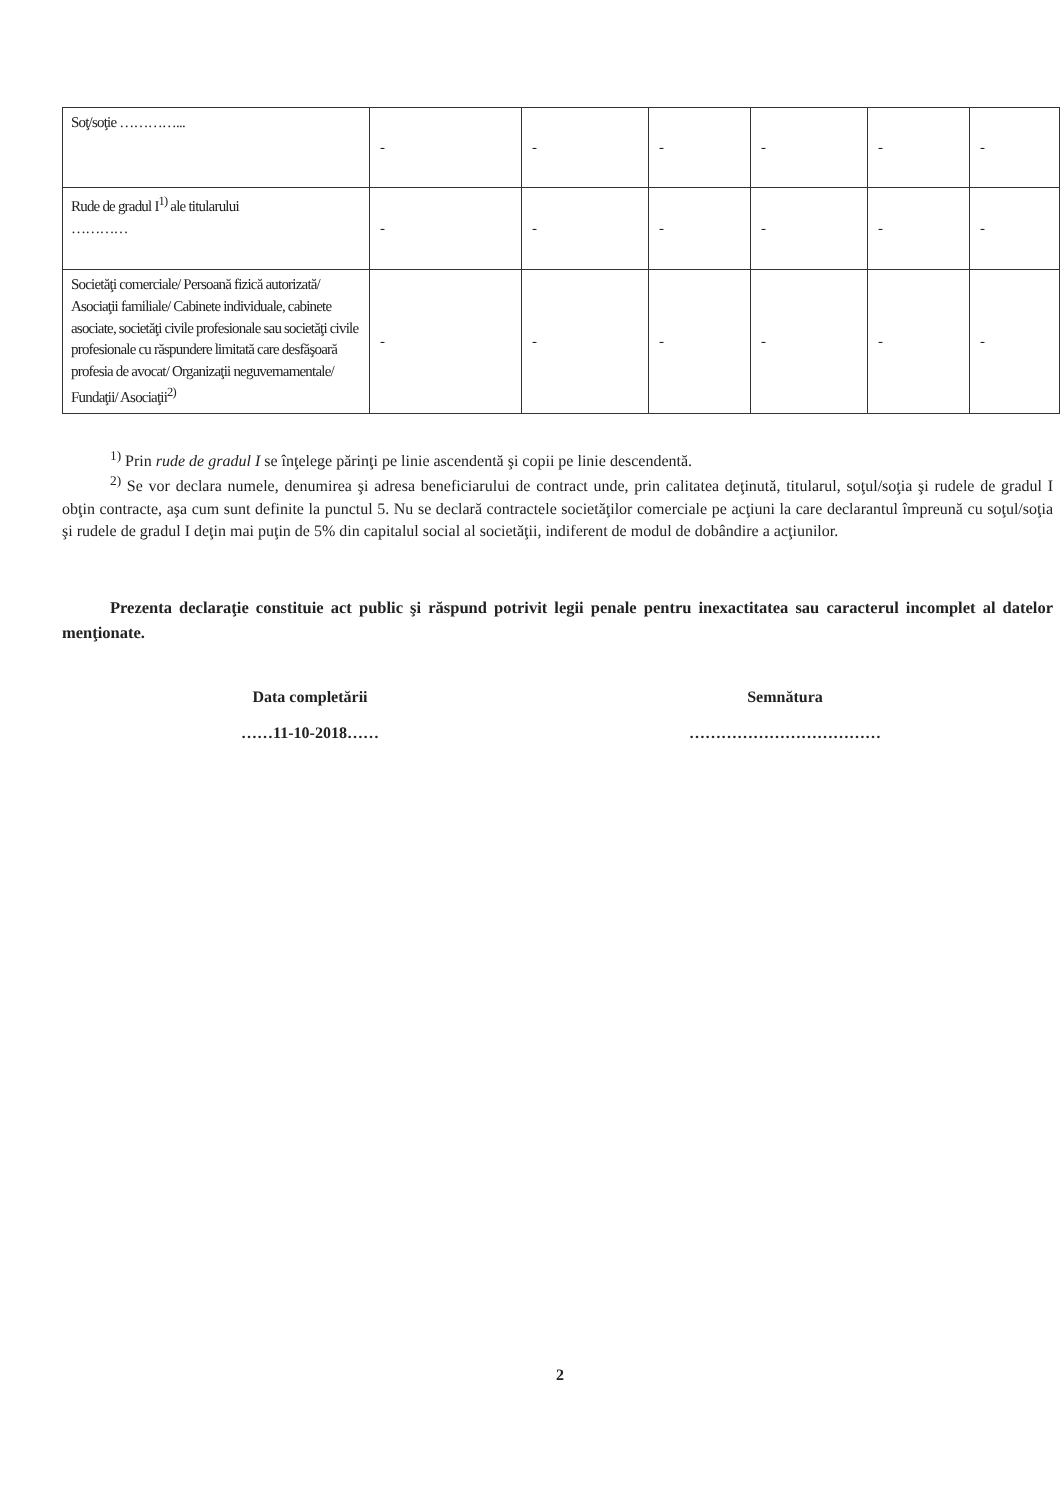| Soţ/soţie …………... | - | - | - | - | - | - |
| Rude de gradul I<sup>1)</sup> ale titularului ………… | - | - | - | - | - | - |
| Societăţi comerciale/ Persoană fizică autorizată/ Asociaţii familiale/ Cabinete individuale, cabinete asociate, societăţi civile profesionale sau societăţi civile profesionale cu răspundere limitată care desfăşoară profesia de avocat/ Organizaţii neguvernamentale/ Fundaţii/ Asociaţii<sup>2)</sup> | - | - | - | - | - | - |
<sup>1)</sup> Prin rude de gradul I se înţelege părinţi pe linie ascendentă şi copii pe linie descendentă.
<sup>2)</sup> Se vor declara numele, denumirea şi adresa beneficiarului de contract unde, prin calitatea deţinută, titularul, soţul/soţia şi rudele de gradul I obţin contracte, aşa cum sunt definite la punctul 5. Nu se declară contractele societăţilor comerciale pe acţiuni la care declarantul împreună cu soţul/soţia şi rudele de gradul I deţin mai puţin de 5% din capitalul social al societăţii, indiferent de modul de dobândire a acţiunilor.
Prezenta declaraţie constituie act public şi răspund potrivit legii penale pentru inexactitatea sau caracterul incomplet al datelor menţionate.
Data completării
……11-10-2018……
Semnătura
………………………………
2